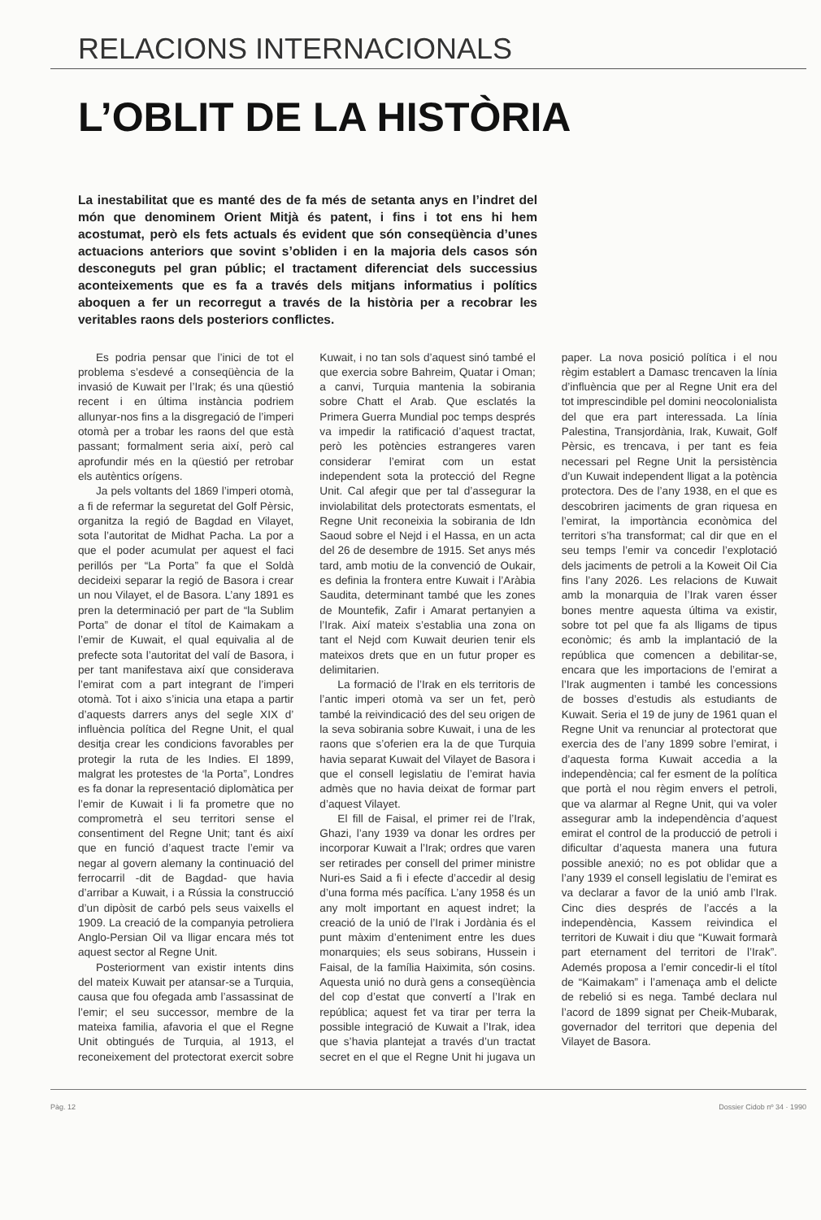RELACIONS INTERNACIONALS
L’OBLIT DE LA HISTÒRIA
La inestabilitat que es manté des de fa més de setanta anys en l’indret del món que denominem Orient Mitjà és patent, i fins i tot ens hi hem acostumat, però els fets actuals és evident que són conseqüència d’unes actuacions anteriors que sovint s’obliden i en la majoria dels casos són desconeguts pel gran públic; el tractament diferenciat dels successius aconteixements que es fa a través dels mitjans informatius i polítics aboquen a fer un recorregut a través de la història per a recobrar les veritables raons dels posteriors conflictes.
Es podria pensar que l’inici de tot el problema s’esdevé a conseqüència de la invasió de Kuwait per l’Irak; és una qüestió recent i en última instància podriem allunyar-nos fins a la disgregació de l’imperi otomà per a trobar les raons del que està passant; formalment seria així, però cal aprofundir més en la qüestió per retrobar els autèntics orígens.
Ja pels voltants del 1869 l’imperi otomà, a fi de refermar la seguretat del Golf Pèrsic, organitza la regió de Bagdad en Vilayet, sota l’autoritat de Midhat Pacha. La por a que el poder acumulat per aquest el faci perillós per “La Porta” fa que el Soldà decideixi separar la regió de Basora i crear un nou Vilayet, el de Basora. L’any 1891 es pren la determinació per part de “la Sublim Porta” de donar el títol de Kaimakam a l’emir de Kuwait, el qual equivalia al de prefecte sota l’autoritat del valí de Basora, i per tant manifestava així que considerava l’emirat com a part integrant de l’imperi otomà. Tot i aixo s’inicia una etapa a partir d’aquests darrers anys del segle XIX d’ influència política del Regne Unit, el qual desitja crear les condicions favorables per protegir la ruta de les Indies. El 1899, malgrat les protestes de ‘la Porta”, Londres es fa donar la representació diplomàtica per l’emir de Kuwait i li fa prometre que no comprometrà el seu territori sense el consentiment del Regne Unit; tant és així que en funció d’aquest tracte l’emir va negar al govern alemany la continuació del ferrocarril -dit de Bagdad- que havia d’arribar a Kuwait, i a Rússia la construcció d’un dipòsit de carbó pels seus vaixells el 1909. La creació de la companyia petroliera Anglo-Persian Oil va lligar encara més tot aquest sector al Regne Unit.
Posteriorment van existir intents dins del mateix Kuwait per atansar-se a Turquia, causa que fou ofegada amb l’assassinat de l’emir; el seu successor, membre de la mateixa familia, afavoria el que el Regne Unit obtingués de Turquia, al 1913, el reconeixement del protectorat exercit sobre Kuwait, i no tan sols d’aquest sinó també el que exercia sobre Bahreim, Quatar i Oman; a canvi, Turquia mantenia la sobirania sobre Chatt el Arab. Que esclatés la Primera Guerra Mundial poc temps després va impedir la ratificació d’aquest tractat, però les potències estrangeres varen considerar l’emirat com un estat independent sota la protecció del Regne Unit. Cal afegir que per tal d’assegurar la inviolabilitat dels protectorats esmentats, el Regne Unit reconeixia la sobirania de Idn Saoud sobre el Nejd i el Hassa, en un acta del 26 de desembre de 1915. Set anys més tard, amb motiu de la convenció de Oukair, es definia la frontera entre Kuwait i l’Aràbia Saudita, determinant també que les zones de Mountefik, Zafir i Amarat pertanyien a l’Irak. Així mateix s’establia una zona on tant el Nejd com Kuwait deurien tenir els mateixos drets que en un futur proper es delimitarien.
La formació de l’Irak en els territoris de l’antic imperi otomà va ser un fet, però també la reivindicació des del seu origen de la seva sobirania sobre Kuwait, i una de les raons que s’oferien era la de que Turquia havia separat Kuwait del Vilayet de Basora i que el consell legislatiu de l’emirat havia admès que no havia deixat de formar part d’aquest Vilayet.
El fill de Faisal, el primer rei de l’Irak, Ghazi, l’any 1939 va donar les ordres per incorporar Kuwait a l’Irak; ordres que varen ser retirades per consell del primer ministre Nuri-es Said a fi i efecte d’accedir al desig d’una forma més pacífica. L’any 1958 és un any molt important en aquest indret; la creació de la unió de l’Irak i Jordània és el punt màxim d’enteniment entre les dues monarquies; els seus sobirans, Hussein i Faisal, de la família Haiximita, són cosins. Aquesta unió no durà gens a conseqüència del cop d’estat que convertí a l’Irak en república; aquest fet va tirar per terra la possible integració de Kuwait a l’Irak, idea que s’havia plantejat a través d’un tractat secret en el que el Regne Unit hi jugava un paper. La nova posició política i el nou règim establert a Damasc trencaven la línia d’influència que per al Regne Unit era del tot imprescindible pel domini neocolonialista del que era part interessada. La línia Palestina, Transjordània, Irak, Kuwait, Golf Pèrsic, es trencava, i per tant es feia necessari pel Regne Unit la persistència d’un Kuwait independent lligat a la potència protectora. Des de l’any 1938, en el que es descobriren jaciments de gran riquesa en l’emirat, la importància econòmica del territori s’ha transformat; cal dir que en el seu temps l’emir va concedir l’explotació dels jaciments de petroli a la Koweit Oil Cia fins l’any 2026. Les relacions de Kuwait amb la monarquia de l’Irak varen ésser bones mentre aquesta última va existir, sobre tot pel que fa als lligams de tipus econòmic; és amb la implantació de la república que comencen a debilitar-se, encara que les importacions de l’emirat a l’Irak augmenten i també les concessions de bosses d’estudis als estudiants de Kuwait. Seria el 19 de juny de 1961 quan el Regne Unit va renunciar al protectorat que exercia des de l’any 1899 sobre l’emirat, i d’aquesta forma Kuwait accedia a la independència; cal fer esment de la política que portà el nou règim envers el petroli, que va alarmar al Regne Unit, qui va voler assegurar amb la independència d’aquest emirat el control de la producció de petroli i dificultar d’aquesta manera una futura possible anexió; no es pot oblidar que a l’any 1939 el consell legislatiu de l’emirat es va declarar a favor de la unió amb l’Irak. Cinc dies després de l’accés a la independència, Kassem reivindica el territori de Kuwait i diu que “Kuwait formarà part eternament del territori de l’Irak”. Ademés proposa a l’emir concedir-li el títol de “Kaimakam” i l’amenaça amb el delicte de rebelió si es nega. També declara nul l’acord de 1899 signat per Cheik-Mubarak, governador del territori que depenia del Vilayet de Basora.
Pàg. 12 Dossier Cidob nº 34 · 1990